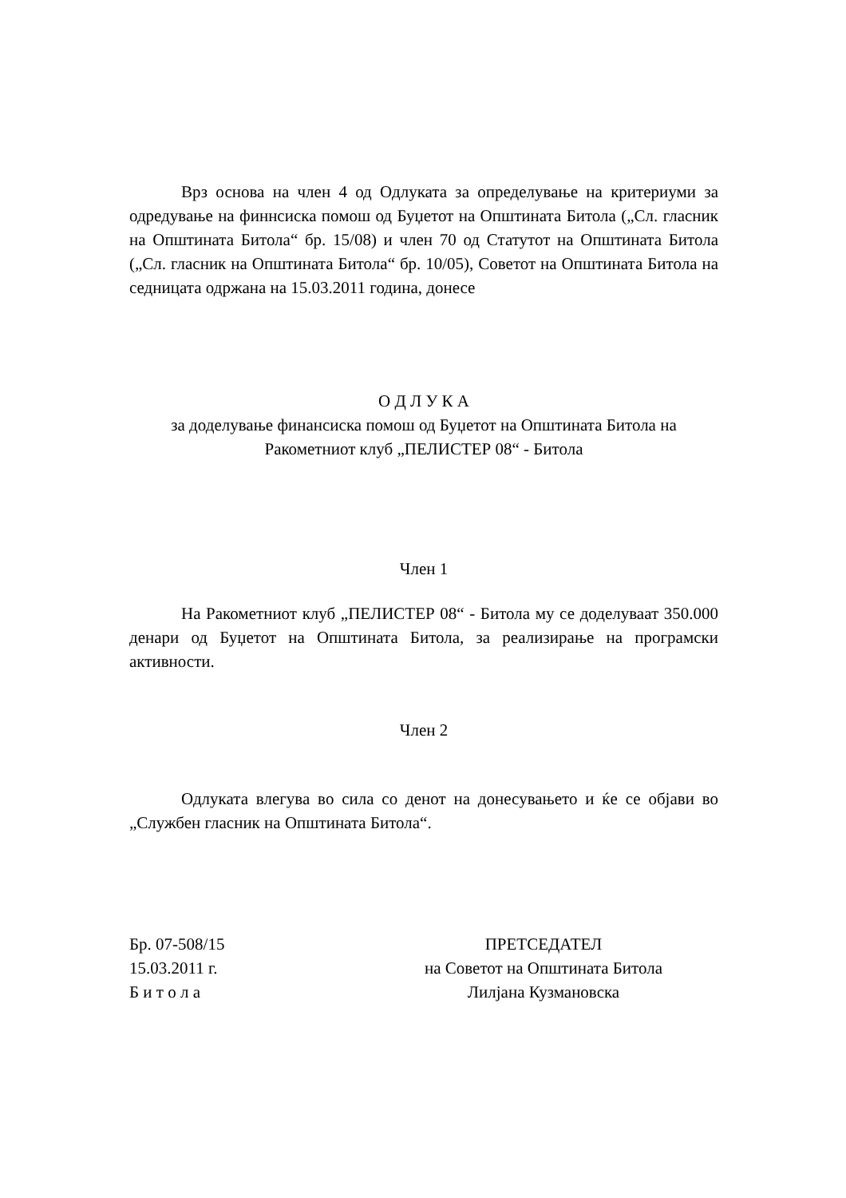Врз основа на член 4 од Одлуката за определување на критериуми за одредување на финнсиска помош од Буџетот на Општината Битола („Сл. гласник на Општината Битола“ бр. 15/08) и член 70 од Статутот на Општината Битола („Сл. гласник на Општината Битола“ бр. 10/05), Советот на Општината Битола на седницата одржана на 15.03.2011 година, донесе
О Д Л У К А
за доделување финансиска помош од Буџетот на Општината Битола на
Ракометниот клуб „ПЕЛИСТЕР 08“ - Битола
Член 1
На Ракометниот клуб „ПЕЛИСТЕР 08“ - Битола му се доделуваат 350.000 денари од Буџетот на Општината Битола, за реализирање на програмски активности.
Член 2
Одлуката влегува во сила со денот на донесувањето и ќе се објави во „Службен гласник на Општината Битола“.
Бр. 07-508/15
15.03.2011 г.
Б и т о л а
ПРЕТСЕДАТЕЛ
на Советот на Општината Битола
Лилјана Кузмановска